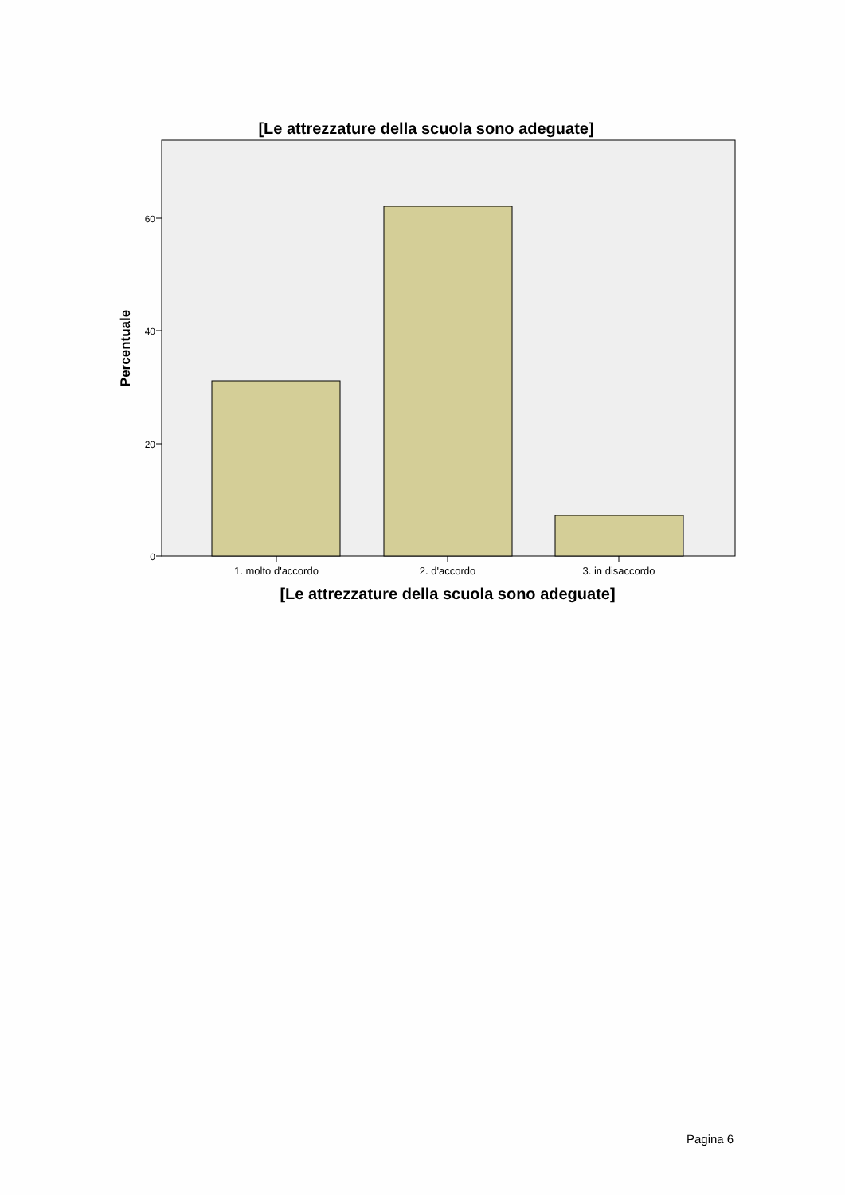[Le attrezzature della scuola sono adeguate]
0
20
40
60
1. molto d'accordo
2. d'accordo
3. in disaccordo
[Le attrezzature della scuola sono adeguate]
Percentuale
Pagina 6